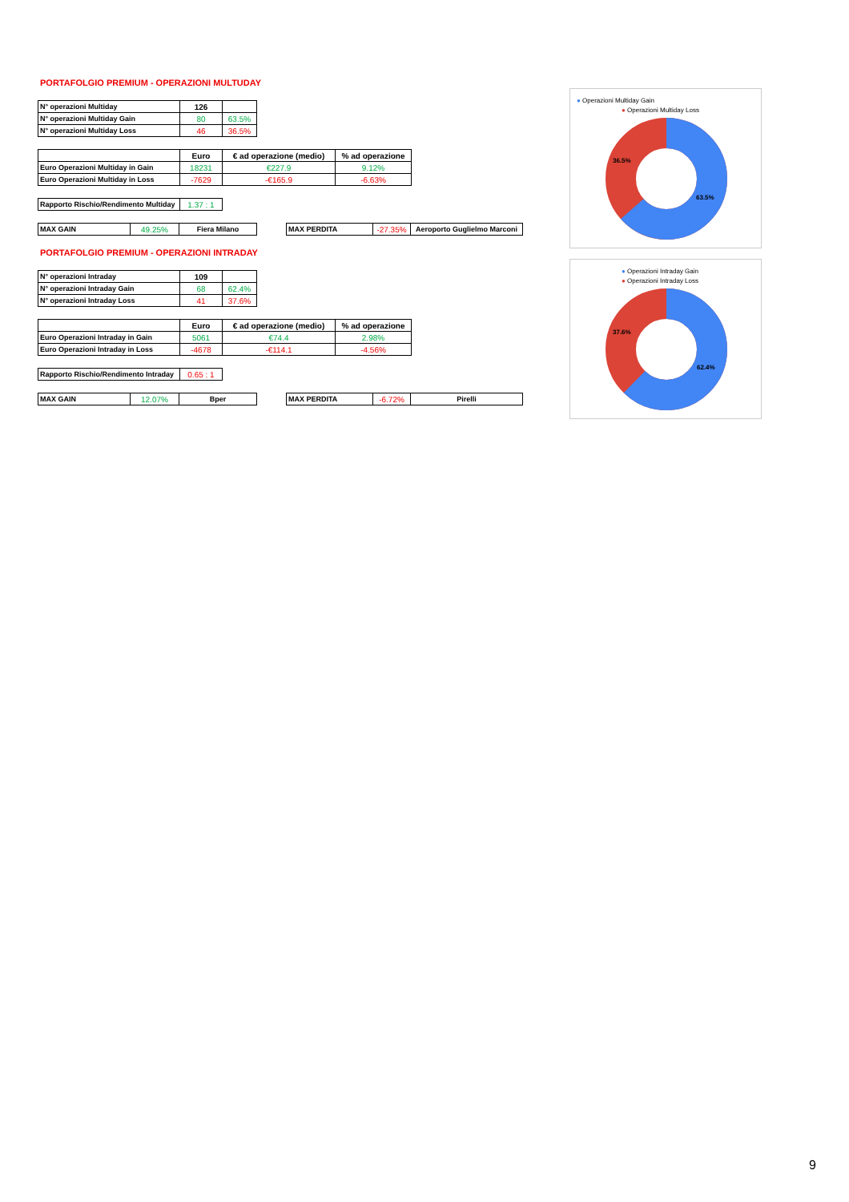PORTAFOLGIO PREMIUM - OPERAZIONI MULTUDAY
| N° operazioni Multiday | 126 | |
| N° operazioni Multiday Gain | 80 | 63.5% |
| N° operazioni Multiday Loss | 46 | 36.5% |
| | Euro | € ad operazione (medio) | % ad operazione |
| --- | --- | --- | --- |
| Euro Operazioni Multiday in Gain | 18231 | €227.9 | 9.12% |
| Euro Operazioni Multiday in Loss | -7629 | -€165.9 | -6.63% |
| Rapporto Rischio/Rendimento Multiday | 1.37 : 1 |
| MAX GAIN | 49.25% | Fiera Milano |
| MAX PERDITA | -27.35% | Aeroporto Guglielmo Marconi |
PORTAFOLGIO PREMIUM - OPERAZIONI INTRADAY
| N° operazioni Intraday | 109 | |
| N° operazioni Intraday Gain | 68 | 62.4% |
| N° operazioni Intraday Loss | 41 | 37.6% |
| | Euro | € ad operazione (medio) | % ad operazione |
| --- | --- | --- | --- |
| Euro Operazioni Intraday in Gain | 5061 | €74.4 | 2.98% |
| Euro Operazioni Intraday in Loss | -4678 | -€114.1 | -4.56% |
| Rapporto Rischio/Rendimento Intraday | 0.65 : 1 |
| MAX GAIN | 12.07% | Bper |
| MAX PERDITA | -6.72% | Pirelli |
● Operazioni Multiday Gain
● Operazioni Multiday Loss
36.5%
63.5%
● Operazioni Intraday Gain
● Operazioni Intraday Loss
37.6%
62.4%
9